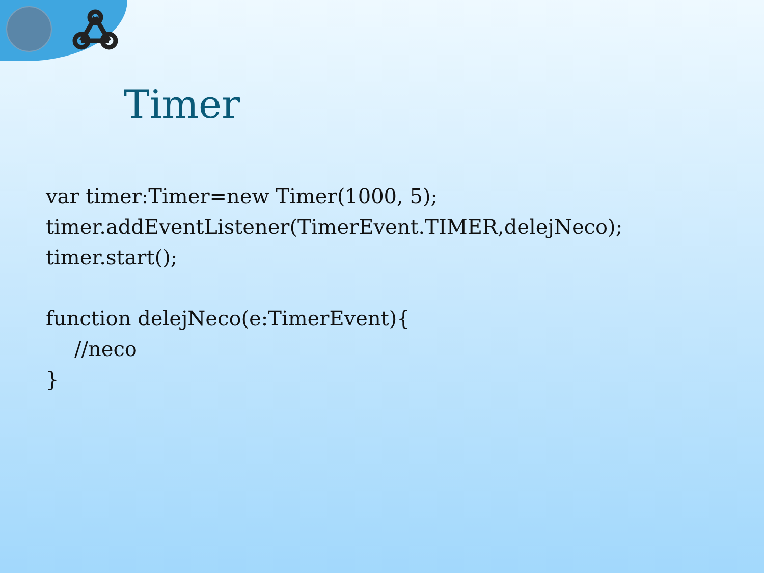Timer
var timer:Timer=new Timer(1000, 5);
timer.addEventListener(TimerEvent.TIMER,delejNeco);
timer.start();
function delejNeco(e:TimerEvent){
//neco
}